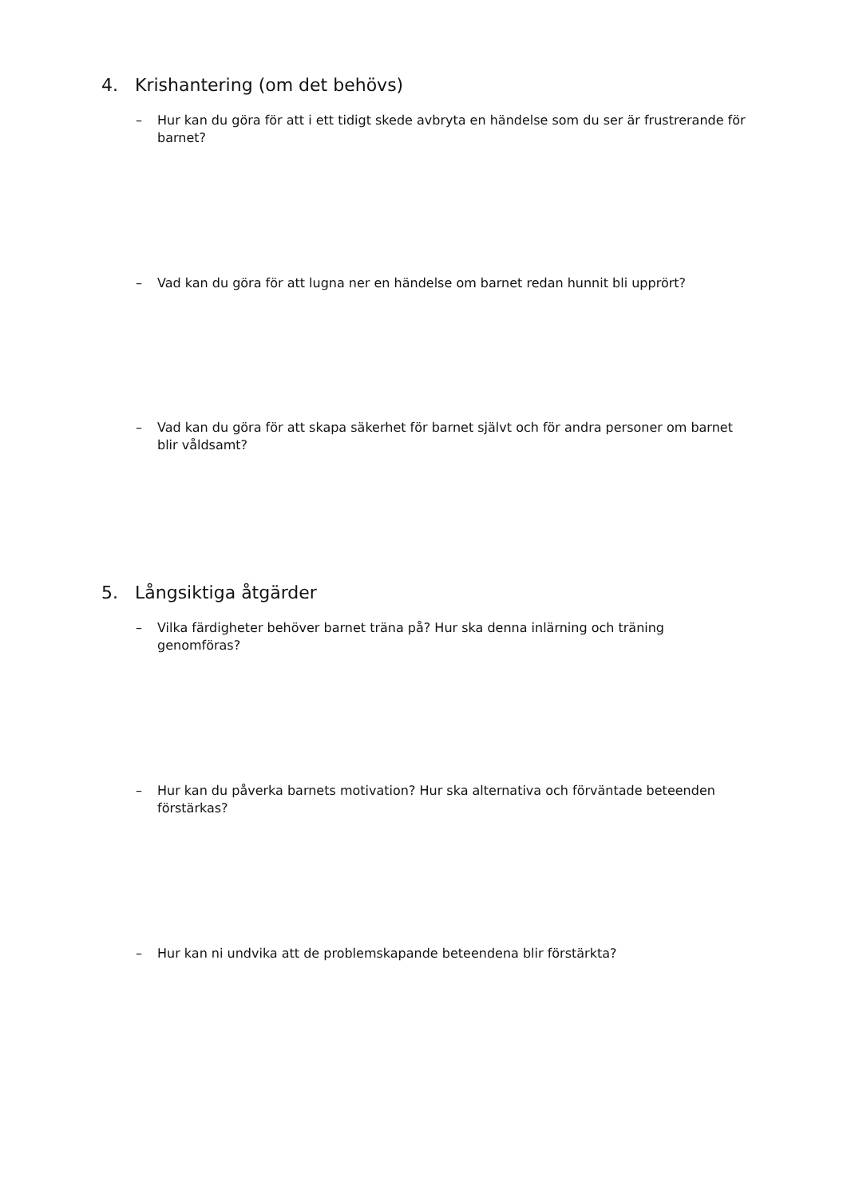4. Krishantering (om det behövs)
– Hur kan du göra för att i ett tidigt skede avbryta en händelse som du ser är frustrerande för barnet?
– Vad kan du göra för att lugna ner en händelse om barnet redan hunnit bli upprört?
– Vad kan du göra för att skapa säkerhet för barnet självt och för andra personer om barnet blir våldsamt?
5. Långsiktiga åtgärder
– Vilka färdigheter behöver barnet träna på? Hur ska denna inlärning och träning genomföras?
– Hur kan du påverka barnets motivation? Hur ska alternativa och förväntade beteenden förstärkas?
– Hur kan ni undvika att de problemskapande beteendena blir förstärkta?